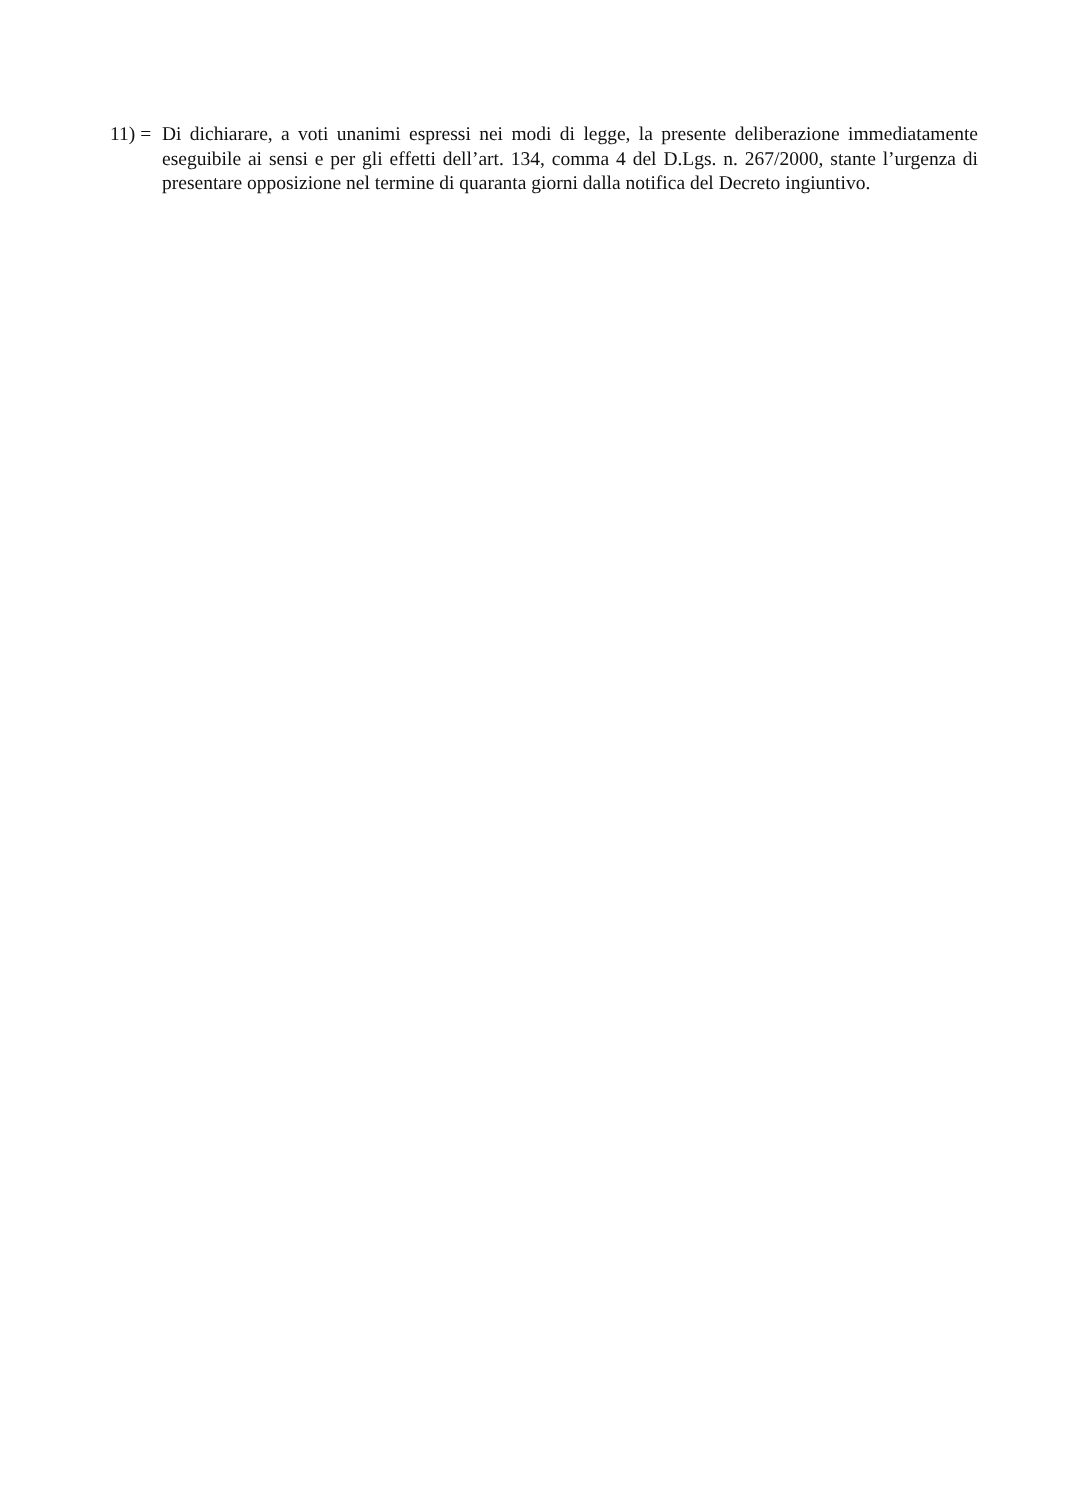11) =
Di dichiarare, a voti unanimi espressi nei modi di legge, la presente deliberazione immediatamente eseguibile ai sensi e per gli effetti dell’art. 134, comma 4 del D.Lgs. n. 267/2000, stante l’urgenza di presentare opposizione nel termine di quaranta giorni dalla notifica del Decreto ingiuntivo.